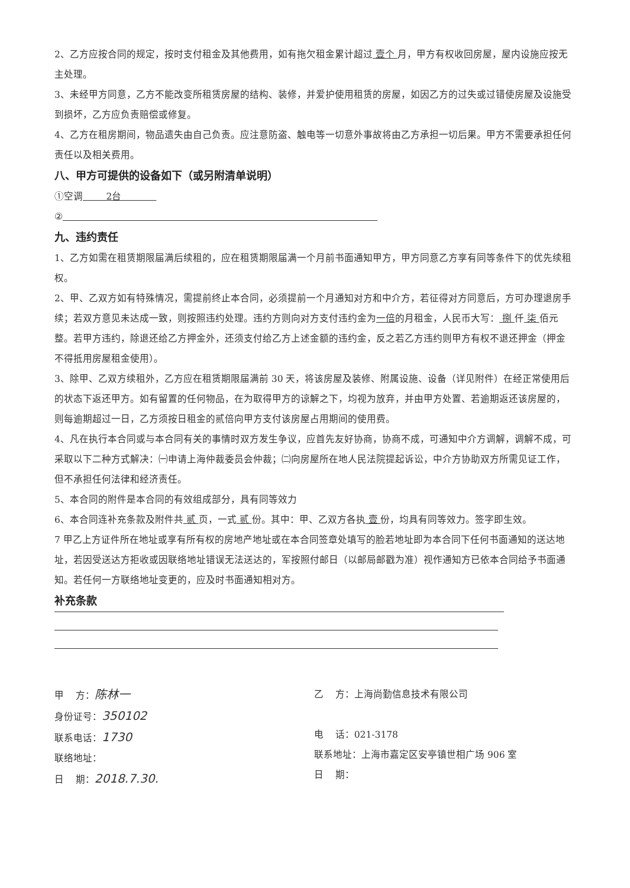2、乙方应按合同的规定，按时支付租金及其他费用，如有拖欠租金累计超过 壹个 月，甲方有权收回房屋，屋内设施应按无主处理。
3、未经甲方同意，乙方不能改变所租赁房屋的结构、装修，并爱护使用租赁的房屋，如因乙方的过失或过错使房屋及设施受到损坏，乙方应负责赔偿或修复。
4、乙方在租房期间，物品遗失由自己负责。应注意防盗、触电等一切意外事故将由乙方承担一切后果。甲方不需要承担任何责任以及相关费用。
八、甲方可提供的设备如下（或另附清单说明）
①空调 2台
②
九、违约责任
1、乙方如需在租赁期限届满后续租的，应在租赁期限届满一个月前书面通知甲方，甲方同意乙方享有同等条件下的优先续租权。
2、甲、乙双方如有特殊情况，需提前终止本合同，必须提前一个月通知对方和中介方，若征得对方同意后，方可办理退房手续；若双方意见未达成一致，则按照违约处理。违约方则向对方支付违约金为一倍的月租金，人民币大写： 捌 仟 柒 佰元整。若甲方违约，除退还给乙方押金外，还须支付给乙方上述金额的违约金，反之若乙方违约则甲方有权不退还押金（押金不得抵用房屋租金使用）。
3、除甲、乙双方续租外，乙方应在租赁期限届满前 30 天，将该房屋及装修、附属设施、设备（详见附件）在经正常使用后的状态下返还甲方。如有留置的任何物品，在为取得甲方的谅解之下，均视为放弃，并由甲方处置、若逾期返还该房屋的，则每逾期超过一日，乙方须按日租金的贰倍向甲方支付该房屋占用期间的使用费。
4、凡在执行本合同或与本合同有关的事情时双方发生争议，应首先友好协商，协商不成，可通知中介方调解，调解不成，可采取以下二种方式解决：㈠申请上海仲裁委员会仲裁；㈡向房屋所在地人民法院提起诉讼，中介方协助双方所需见证工作，但不承担任何法律和经济责任。
5、本合同的附件是本合同的有效组成部分，具有同等效力
6、本合同连补充条款及附件共 贰 页，一式 贰 份。其中：甲、乙双方各执 壹 份，均具有同等效力。签字即生效。
7 甲乙上方证件所在地址或享有所有权的房地产地址或在本合同签章处填写的脸若地址即为本合同下任何书面通知的送达地址，若因受送达方拒收或因联络地址错误无法送达的，军按照付邮日（以邮局邮戳为准）视作通知方已依本合同给予书面通知。若任何一方联络地址变更的，应及时书面通知相对方。
补充条款
甲 方：陈林一
身份证号：350102
联系电话：1730
联络地址：
日 期：2018.7.30.
乙 方：上海尚勤信息技术有限公司
电 话：021-3178
联系地址：上海市嘉定区安亭镇世相广场 906 室
日 期：